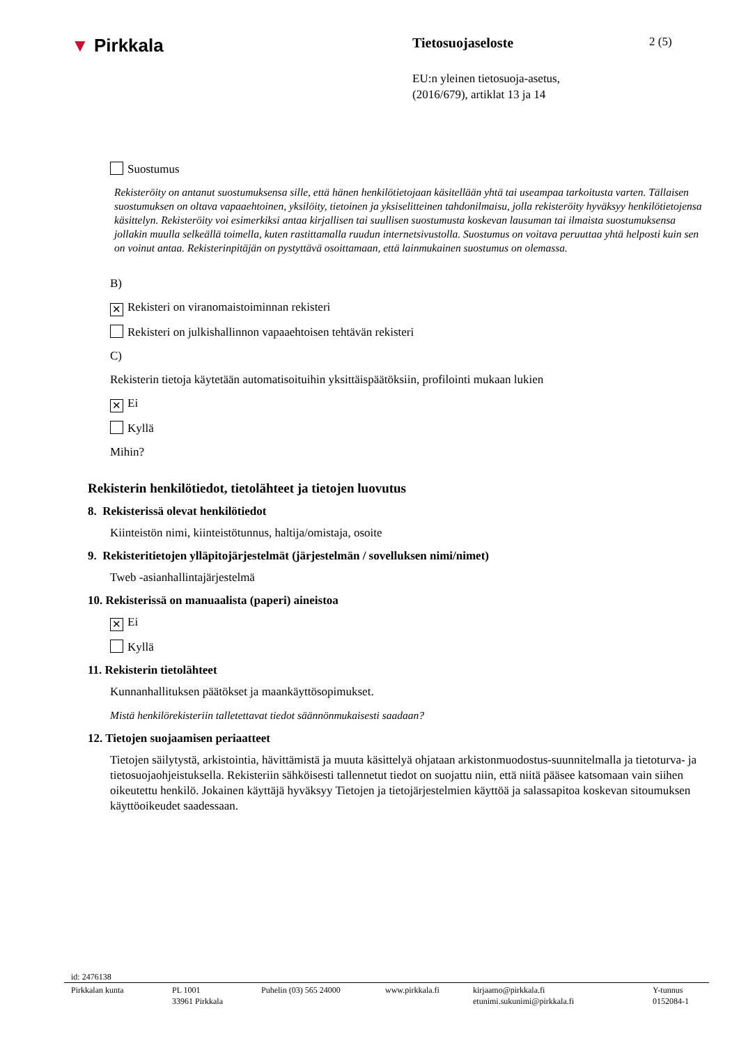▼ Pirkkala
Tietosuojaseloste
2 (5)
EU:n yleinen tietosuoja-asetus,
(2016/679), artiklat 13 ja 14
Suostumus
Rekisteröity on antanut suostumuksensa sille, että hänen henkilötietojaan käsitellään yhtä tai useampaa tarkoitusta varten. Tällaisen suostumuksen on oltava vapaaehtoinen, yksilöity, tietoinen ja yksiselitteinen tahdonilmaisu, jolla rekisteröity hyväksyy henkilötietojensa käsittelyn. Rekisteröity voi esimerkiksi antaa kirjallisen tai suullisen suostumusta koskevan lausuman tai ilmaista suostumuksensa jollakin muulla selkeällä toimella, kuten rastittamalla ruudun internetsivustolla. Suostumus on voitava peruuttaa yhtä helposti kuin sen on voinut antaa. Rekisterinpitäjän on pystyttävä osoittamaan, että lainmukainen suostumus on olemassa.
B)
✕ Rekisteri on viranomaistoiminnan rekisteri
Rekisteri on julkishallinnon vapaaehtoisen tehtävän rekisteri
C)
Rekisterin tietoja käytetään automatisoituihin yksittäispäätöksiin, profilointi mukaan lukien
✕ Ei
Kyllä
Mihin?
Rekisterin henkilötiedot, tietolähteet ja tietojen luovutus
8. Rekisterissä olevat henkilötiedot
Kiinteistön nimi, kiinteistötunnus, haltija/omistaja, osoite
9. Rekisteritietojen ylläpitojärjestelmät (järjestelmän / sovelluksen nimi/nimet)
Tweb -asianhallintajärjestelmä
10. Rekisterissä on manuaalista (paperi) aineistoa
✕ Ei
Kyllä
11. Rekisterin tietolähteet
Kunnanhallituksen päätökset ja maankäyttösopimukset.
Mistä henkilörekisteriin talletettavat tiedot säännönmukaisesti saadaan?
12. Tietojen suojaamisen periaatteet
Tietojen säilytystä, arkistointia, hävittämistä ja muuta käsittelyä ohjataan arkistonmuodostus-suunnitelmalla ja tietoturva- ja tietosuojaohjeistuksella. Rekisteriin sähköisesti tallennetut tiedot on suojattu niin, että niitä pääsee katsomaan vain siihen oikeutettu henkilö. Jokainen käyttäjä hyväksyy Tietojen ja tietojärjestelmien käyttöä ja salassapitoa koskevan sitoumuksen käyttöoikeudet saadessaan.
id: 2476138
Pirkkalan kunta PL 1001
33961 Pirkkala
Puhelin (03) 565 24000 www.pirkkala.fi kirjaamo@pirkkala.fi
etunimi.sukunimi@pirkkala.fi
Y-tunnus
0152084-1